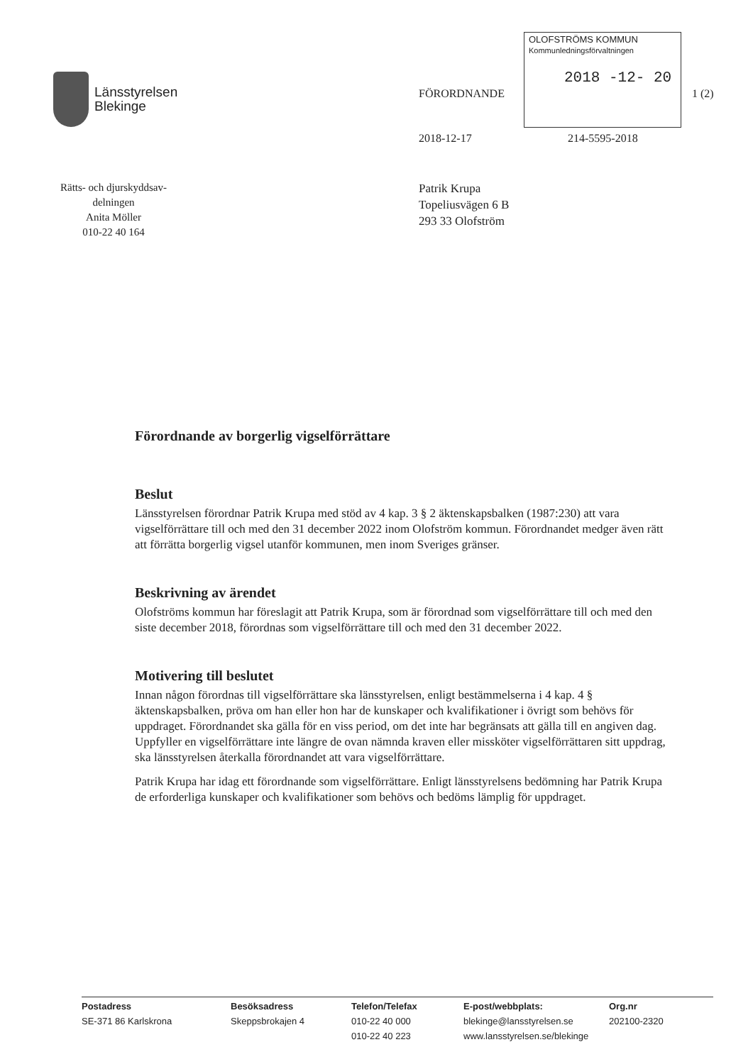Länsstyrelsen
Blekinge
FÖRORDNANDE
OLOFSTRÖMS KOMMUN
Kommunledningsförvaltningen
2018 -12- 20
1 (2)
2018-12-17 214-5595-2018
Rätts- och djurskyddsav-
delningen
Anita Möller
010-22 40 164
Patrik Krupa
Topeliusvägen 6 B
293 33 Olofström
Förordnande av borgerlig vigselförrättare
Beslut
Länsstyrelsen förordnar Patrik Krupa med stöd av 4 kap. 3 § 2 äktenskapsbalken (1987:230) att vara vigselförrättare till och med den 31 december 2022 inom Olofström kommun. Förordnandet medger även rätt att förrätta borgerlig vigsel utanför kommunen, men inom Sveriges gränser.
Beskrivning av ärendet
Olofströms kommun har föreslagit att Patrik Krupa, som är förordnad som vigselförrättare till och med den siste december 2018, förordnas som vigselförrättare till och med den 31 december 2022.
Motivering till beslutet
Innan någon förordnas till vigselförrättare ska länsstyrelsen, enligt bestämmelserna i 4 kap. 4 § äktenskapsbalken, pröva om han eller hon har de kunskaper och kvalifikationer i övrigt som behövs för uppdraget. Förordnandet ska gälla för en viss period, om det inte har begränsats att gälla till en angiven dag. Uppfyller en vigselförrättare inte längre de ovan nämnda kraven eller missköter vigselförrättaren sitt uppdrag, ska länsstyrelsen återkalla förordnandet att vara vigselförrättare.
Patrik Krupa har idag ett förordnande som vigselförrättare. Enligt länsstyrelsens bedömning har Patrik Krupa de erforderliga kunskaper och kvalifikationer som behövs och bedöms lämplig för uppdraget.
Postadress
SE-371 86 Karlskrona
Besöksadress
Skeppsbrokajen 4
Telefon/Telefax
010-22 40 000
010-22 40 223
E-post/webbplats:
blekinge@lansstyrelsen.se
www.lansstyrelsen.se/blekinge
Org.nr
202100-2320